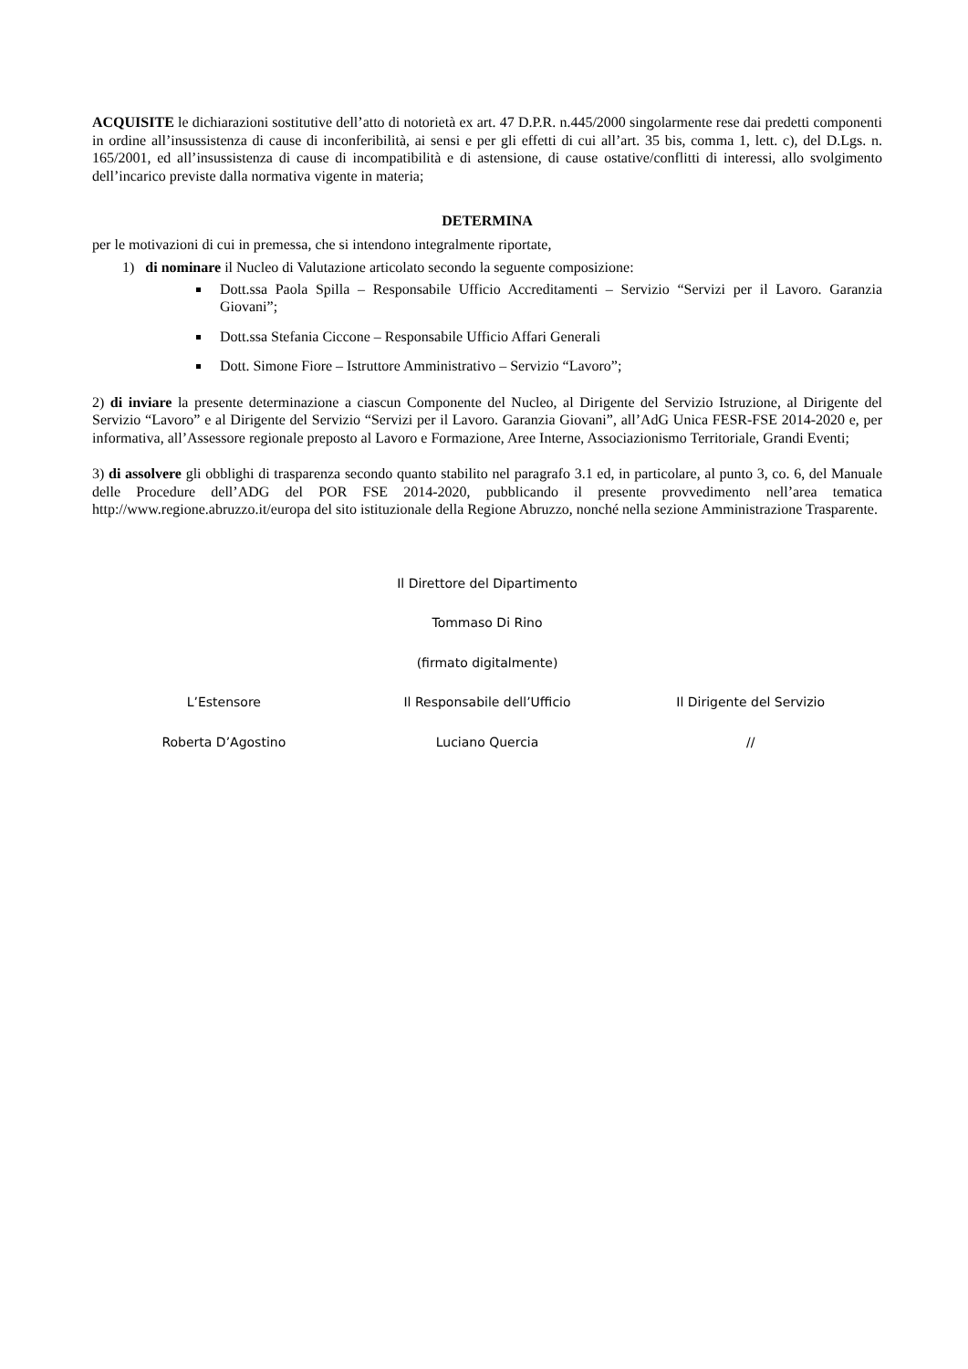ACQUISITE le dichiarazioni sostitutive dell’atto di notorietà ex art. 47 D.P.R. n.445/2000 singolarmente rese dai predetti componenti in ordine all’insussistenza di cause di inconferibilità, ai sensi e per gli effetti di cui all’art. 35 bis, comma 1, lett. c), del D.Lgs. n. 165/2001, ed all’insussistenza di cause di incompatibilità e di astensione, di cause ostative/conflitti di interessi, allo svolgimento dell’incarico previste dalla normativa vigente in materia;
DETERMINA
per le motivazioni di cui in premessa, che si intendono integralmente riportate,
1) di nominare il Nucleo di Valutazione articolato secondo la seguente composizione:
Dott.ssa Paola Spilla – Responsabile Ufficio Accreditamenti – Servizio “Servizi per il Lavoro. Garanzia Giovani”;
Dott.ssa Stefania Ciccone – Responsabile Ufficio Affari Generali
Dott. Simone Fiore – Istruttore Amministrativo – Servizio “Lavoro”;
2) di inviare la presente determinazione a ciascun Componente del Nucleo, al Dirigente del Servizio Istruzione, al Dirigente del Servizio “Lavoro” e al Dirigente del Servizio “Servizi per il Lavoro. Garanzia Giovani”, all’AdG Unica FESR-FSE 2014-2020 e, per informativa, all’Assessore regionale preposto al Lavoro e Formazione, Aree Interne, Associazionismo Territoriale, Grandi Eventi;
3) di assolvere gli obblighi di trasparenza secondo quanto stabilito nel paragrafo 3.1 ed, in particolare, al punto 3, co. 6, del Manuale delle Procedure dell’ADG del POR FSE 2014-2020, pubblicando il presente provvedimento nell’area tematica http://www.regione.abruzzo.it/europa del sito istituzionale della Regione Abruzzo, nonché nella sezione Amministrazione Trasparente.
Il Direttore del Dipartimento
Tommaso Di Rino
(firmato digitalmente)
L’Estensore Il Responsabile dell’Ufficio Il Dirigente del Servizio
Roberta D’Agostino Luciano Quercia //